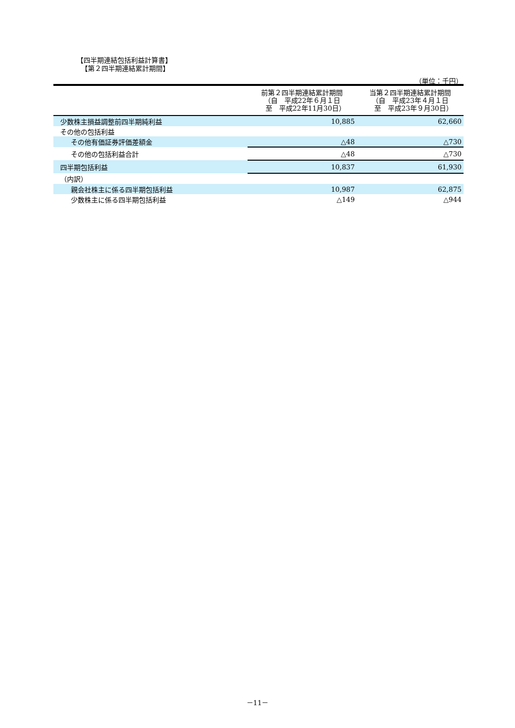【四半期連結包括利益計算書】
【第２四半期連結累計期間】
（単位：千円）
| | 前第２四半期連結累計期間 （自 平成22年６月１日 至 平成22年11月30日） | 当第２四半期連結累計期間 （自 平成23年４月１日 至 平成23年９月30日） |
| --- | --- | --- |
| 少数株主損益調整前四半期純利益 | 10,885 | 62,660 |
| その他の包括利益 | | |
| その他有価証券評価差額金 | △48 | △730 |
| その他の包括利益合計 | △48 | △730 |
| 四半期包括利益 | 10,837 | 61,930 |
| （内訳） | | |
| 親会社株主に係る四半期包括利益 | 10,987 | 62,875 |
| 少数株主に係る四半期包括利益 | △149 | △944 |
－11－